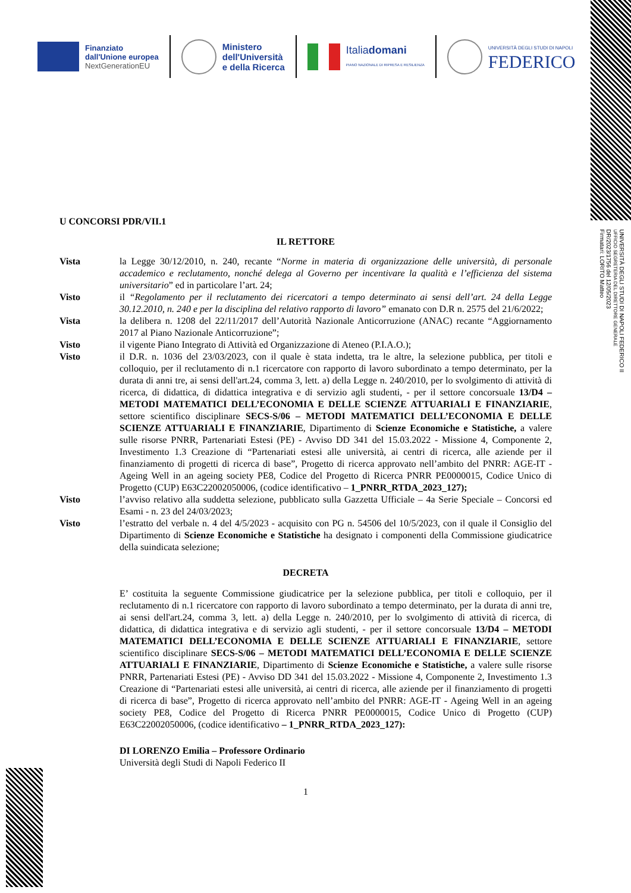Finanziato
dall'Unione europea
NextGenerationEU
Ministero
dell'Università
e della Ricerca
Italiadomani
PIANO NAZIONALE DI RIPRESA E RESILIENZA
UNIVERSITÀ DEGLI STUDI DI NAPOLI
FEDERICO
UNIVERSITÀ DEGLI STUDI DI NAPOLI FEDERICO II
UFFICIO SEGRETERIA DEL DIRETTORE GENERALE
DR/2023/1756 del 12/05/2023
Firmatari: LORITO Matteo
U CONCORSI PDR/VII.1
IL RETTORE
Vista la Legge 30/12/2010, n. 240, recante “Norme in materia di organizzazione delle università, di personale accademico e reclutamento, nonché delega al Governo per incentivare la qualità e l’efficienza del sistema universitario” ed in particolare l’art. 24;
Visto il “Regolamento per il reclutamento dei ricercatori a tempo determinato ai sensi dell’art. 24 della Legge 30.12.2010, n. 240 e per la disciplina del relativo rapporto di lavoro” emanato con D.R n. 2575 del 21/6/2022;
Vista la delibera n. 1208 del 22/11/2017 dell’Autorità Nazionale Anticorruzione (ANAC) recante “Aggiornamento 2017 al Piano Nazionale Anticorruzione”;
Visto il vigente Piano Integrato di Attività ed Organizzazione di Ateneo (P.I.A.O.);
Visto il D.R. n. 1036 del 23/03/2023, con il quale è stata indetta, tra le altre, la selezione pubblica, per titoli e colloquio, per il reclutamento di n.1 ricercatore con rapporto di lavoro subordinato a tempo determinato, per la durata di anni tre, ai sensi dell'art.24, comma 3, lett. a) della Legge n. 240/2010, per lo svolgimento di attività di ricerca, di didattica, di didattica integrativa e di servizio agli studenti, - per il settore concorsuale 13/D4 – METODI MATEMATICI DELL’ECONOMIA E DELLE SCIENZE ATTUARIALI E FINANZIARIE, settore scientifico disciplinare SECS-S/06 – METODI MATEMATICI DELL’ECONOMIA E DELLE SCIENZE ATTUARIALI E FINANZIARIE, Dipartimento di Scienze Economiche e Statistiche, a valere sulle risorse PNRR, Partenariati Estesi (PE) - Avviso DD 341 del 15.03.2022 - Missione 4, Componente 2, Investimento 1.3 Creazione di “Partenariati estesi alle università, ai centri di ricerca, alle aziende per il finanziamento di progetti di ricerca di base”, Progetto di ricerca approvato nell’ambito del PNRR: AGE-IT - Ageing Well in an ageing society PE8, Codice del Progetto di Ricerca PNRR PE0000015, Codice Unico di Progetto (CUP) E63C22002050006, (codice identificativo – 1_PNRR_RTDA_2023_127);
Visto l’avviso relativo alla suddetta selezione, pubblicato sulla Gazzetta Ufficiale – 4a Serie Speciale – Concorsi ed Esami - n. 23 del 24/03/2023;
Visto l’estratto del verbale n. 4 del 4/5/2023 - acquisito con PG n. 54506 del 10/5/2023, con il quale il Consiglio del Dipartimento di Scienze Economiche e Statistiche ha designato i componenti della Commissione giudicatrice della suindicata selezione;
DECRETA
E’ costituita la seguente Commissione giudicatrice per la selezione pubblica, per titoli e colloquio, per il reclutamento di n.1 ricercatore con rapporto di lavoro subordinato a tempo determinato, per la durata di anni tre, ai sensi dell'art.24, comma 3, lett. a) della Legge n. 240/2010, per lo svolgimento di attività di ricerca, di didattica, di didattica integrativa e di servizio agli studenti, - per il settore concorsuale 13/D4 – METODI MATEMATICI DELL’ECONOMIA E DELLE SCIENZE ATTUARIALI E FINANZIARIE, settore scientifico disciplinare SECS-S/06 – METODI MATEMATICI DELL’ECONOMIA E DELLE SCIENZE ATTUARIALI E FINANZIARIE, Dipartimento di Scienze Economiche e Statistiche, a valere sulle risorse PNRR, Partenariati Estesi (PE) - Avviso DD 341 del 15.03.2022 - Missione 4, Componente 2, Investimento 1.3 Creazione di “Partenariati estesi alle università, ai centri di ricerca, alle aziende per il finanziamento di progetti di ricerca di base”, Progetto di ricerca approvato nell’ambito del PNRR: AGE-IT - Ageing Well in an ageing society PE8, Codice del Progetto di Ricerca PNRR PE0000015, Codice Unico di Progetto (CUP) E63C22002050006, (codice identificativo – 1_PNRR_RTDA_2023_127):
DI LORENZO Emilia – Professore Ordinario
Università degli Studi di Napoli Federico II
1